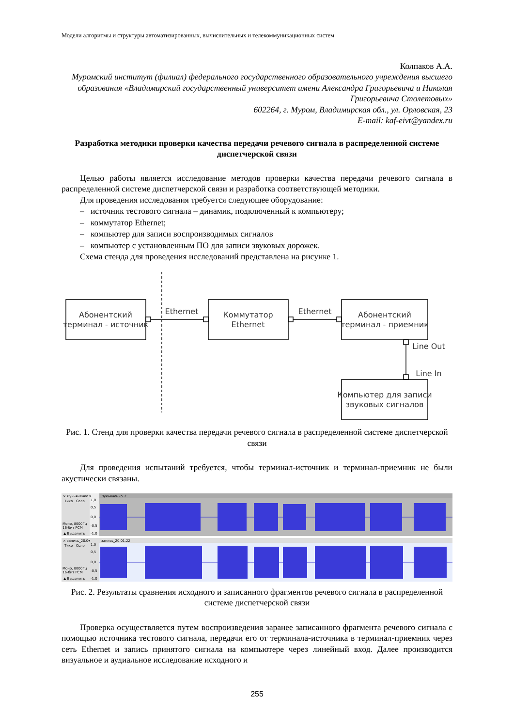Модели алгоритмы и структуры автоматизированных, вычислительных и телекоммуникационных систем
Колпаков А.А.
Муромский институт (филиал) федерального государственного образовательного учреждения высшего образования «Владимирский государственный университет имени Александра Григорьевича и Николая Григорьевича Столетовых»
602264, г. Муром, Владимирская обл., ул. Орловская, 23
E-mail: kaf-eivt@yandex.ru
Разработка методики проверки качества передачи речевого сигнала в распределенной системе диспетчерской связи
Целью работы является исследование методов проверки качества передачи речевого сигнала в распределенной системе диспетчерской связи и разработка соответствующей методики.
Для проведения исследования требуется следующее оборудование:
– источник тестового сигнала – динамик, подключенный к компьютеру;
– коммутатор Ethernet;
– компьютер для записи воспроизводимых сигналов
– компьютер с установленным ПО для записи звуковых дорожек.
Схема стенда для проведения исследований представлена на рисунке 1.
Абонентский
терминал - источник
Коммутатор
Ethernet
Абонентский
терминал - приемник
Компьютер для записи
звуковых сигналов
Ethernet
Ethernet
Line Out
Line In
Рис. 1. Стенд для проверки качества передачи речевого сигнала в распределенной системе диспетчерской связи
Для проведения испытаний требуется, чтобы терминал-источник и терминал-приемник не были акустически связаны.
× Лукьяненко ▾
Лукьяненко_2
Тихо Соло
Моно, 8000Гц
16-бит PCM
▲ Выделить
1,0
0,5
0,0
-0,5
-1,0
× запись_20.0▾
запись_20.01.22
Тихо Соло
Моно, 8000Гц
16-бит PCM
▲ Выделить
1,0
0,5
0,0
-0,5
-1,0
Рис. 2. Результаты сравнения исходного и записанного фрагментов речевого сигнала в распределенной системе диспетчерской связи
Проверка осуществляется путем воспроизведения заранее записанного фрагмента речевого сигнала с помощью источника тестового сигнала, передачи его от терминала-источника в терминал-приемник через сеть Ethernet и запись принятого сигнала на компьютере через линейный вход. Далее производится визуальное и аудиальное исследование исходного и
255